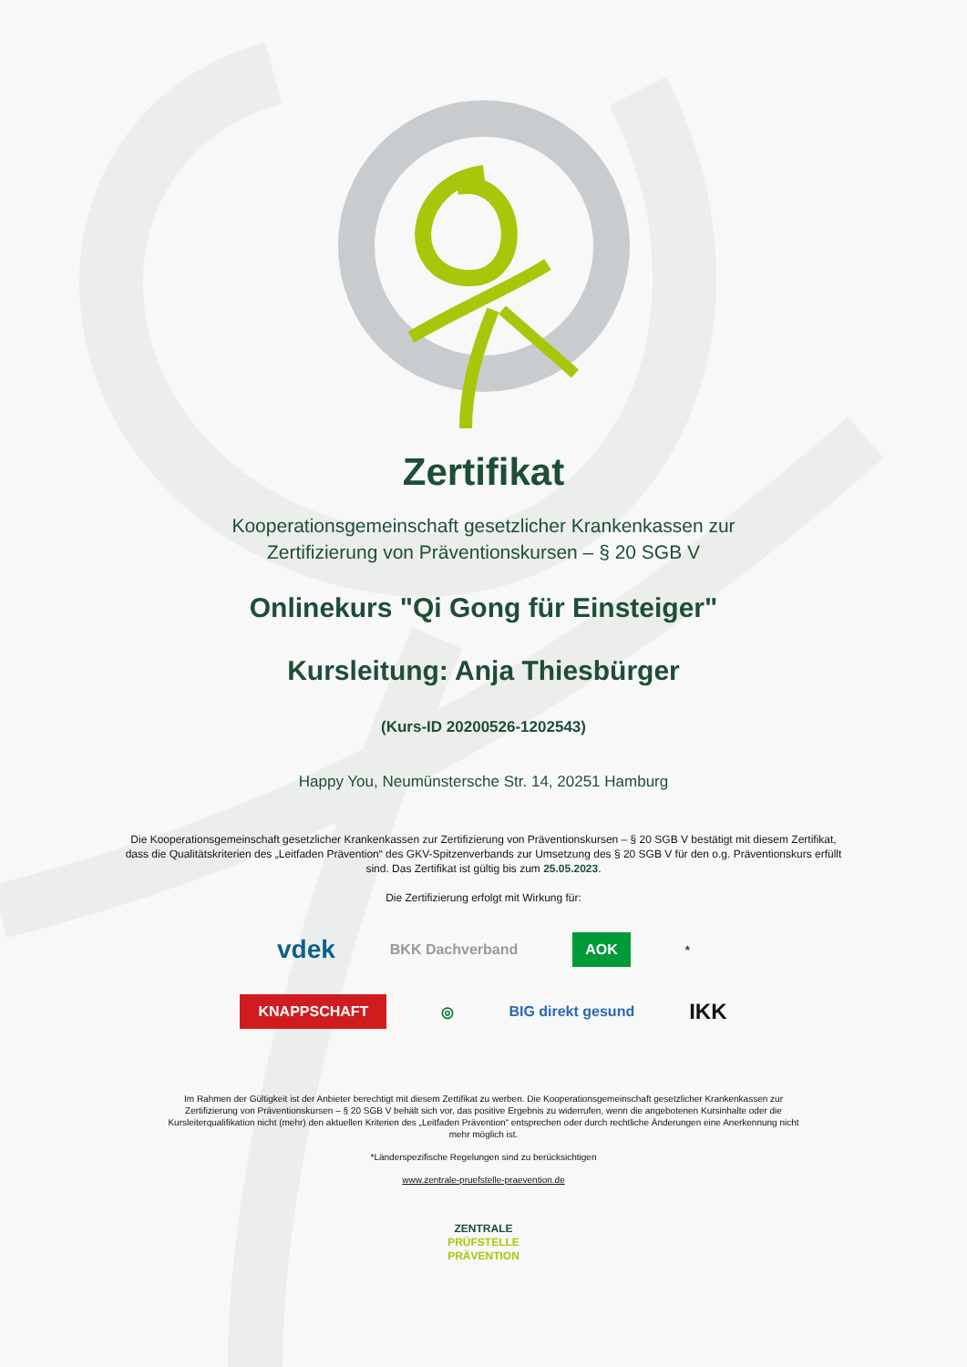Zertifikat
Kooperationsgemeinschaft gesetzlicher Krankenkassen zur
Zertifizierung von Präventionskursen – § 20 SGB V
Onlinekurs "Qi Gong für Einsteiger"
Kursleitung: Anja Thiesbürger
(Kurs-ID 20200526-1202543)
Happy You, Neumünstersche Str. 14, 20251 Hamburg
Die Kooperationsgemeinschaft gesetzlicher Krankenkassen zur Zertifizierung von Präventionskursen – § 20 SGB V bestätigt mit diesem Zertifikat, dass die Qualitätskriterien des „Leitfaden Prävention“ des GKV-Spitzenverbands zur Umsetzung des § 20 SGB V für den o.g. Präventionskurs erfüllt sind. Das Zertifikat ist gültig bis zum 25.05.2023.
Die Zertifizierung erfolgt mit Wirkung für:
vdek BKK Dachverband AOK<sup>*</sup>
KNAPPSCHAFT ◎ BIG direkt gesund IKK
Im Rahmen der Gültigkeit ist der Anbieter berechtigt mit diesem Zertifikat zu werben. Die Kooperationsgemeinschaft gesetzlicher Krankenkassen zur Zertifizierung von Präventionskursen – § 20 SGB V behält sich vor, das positive Ergebnis zu widerrufen, wenn die angebotenen Kursinhalte oder die Kursleiterqualifikation nicht (mehr) den aktuellen Kriterien des „Leitfaden Prävention“ entsprechen oder durch rechtliche Änderungen eine Anerkennung nicht mehr möglich ist.
*Länderspezifische Regelungen sind zu berücksichtigen
www.zentrale-pruefstelle-praevention.de
ZENTRALE
PRÜFSTELLE
PRÄVENTION